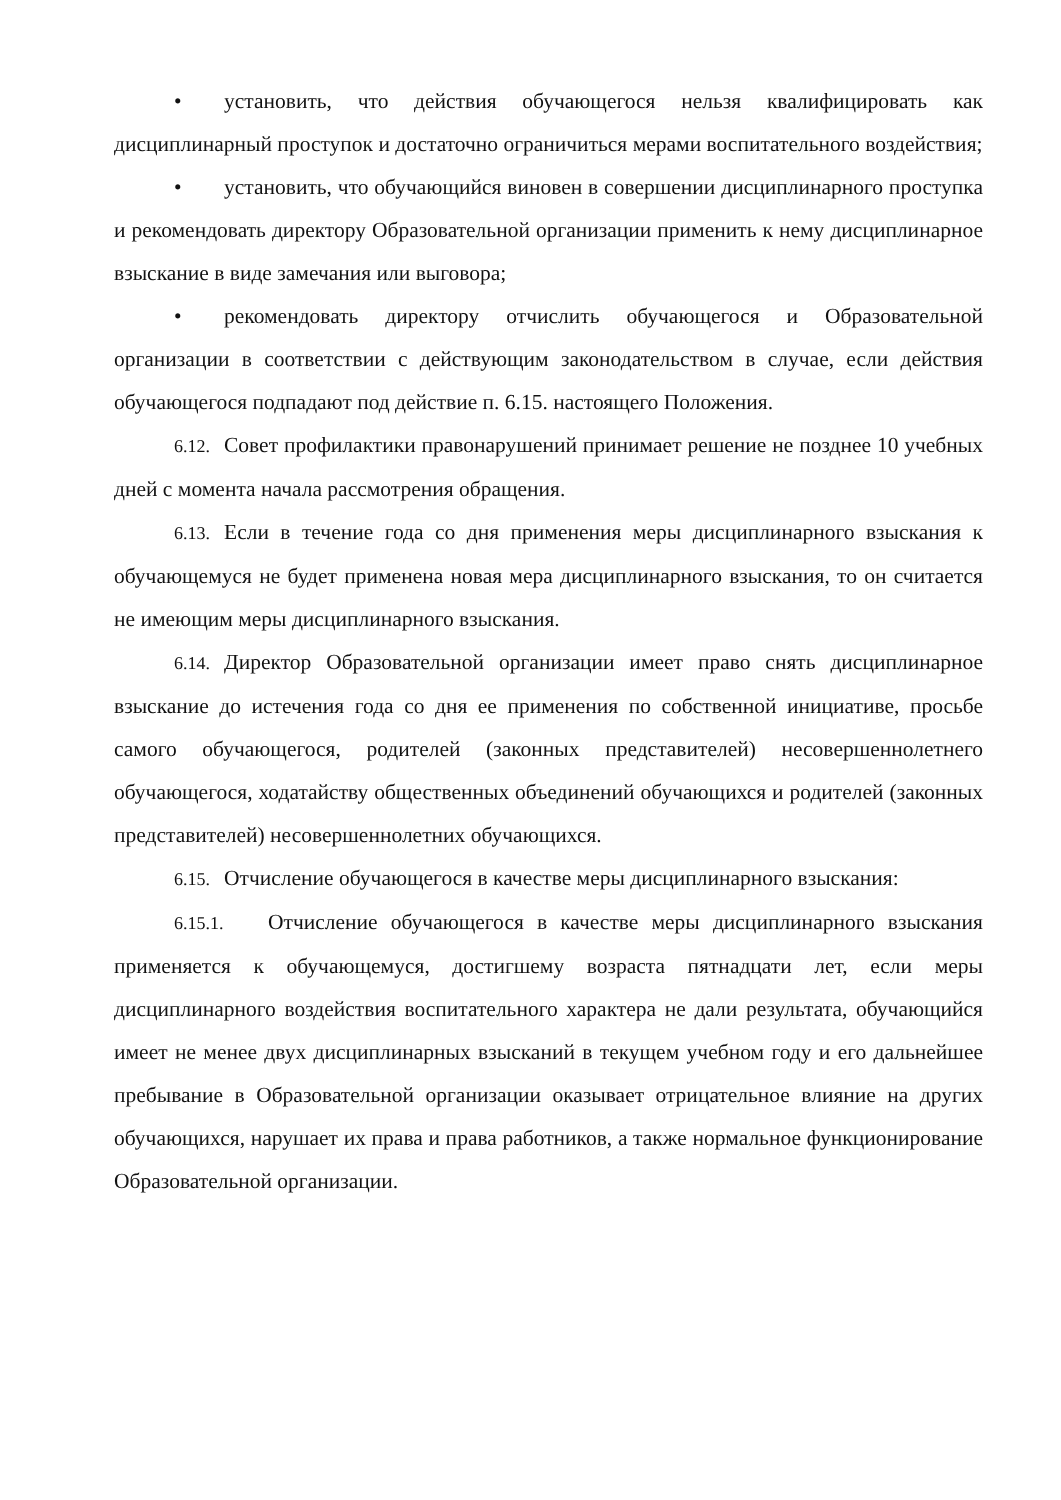• установить, что действия обучающегося нельзя квалифицировать как дисциплинарный проступок и достаточно ограничиться мерами воспитательного воздействия;
• установить, что обучающийся виновен в совершении дисциплинарного проступка и рекомендовать директору Образовательной организации применить к нему дисциплинарное взыскание в виде замечания или выговора;
• рекомендовать директору отчислить обучающегося и Образовательной организации в соответствии с действующим законодательством в случае, если действия обучающегося подпадают под действие п. 6.15. настоящего Положения.
6.12. Совет профилактики правонарушений принимает решение не позднее 10 учебных дней с момента начала рассмотрения обращения.
6.13. Если в течение года со дня применения меры дисциплинарного взыскания к обучающемуся не будет применена новая мера дисциплинарного взыскания, то он считается не имеющим меры дисциплинарного взыскания.
6.14. Директор Образовательной организации имеет право снять дисциплинарное взыскание до истечения года со дня ее применения по собственной инициативе, просьбе самого обучающегося, родителей (законных представителей) несовершеннолетнего обучающегося, ходатайству общественных объединений обучающихся и родителей (законных представителей) несовершеннолетних обучающихся.
6.15. Отчисление обучающегося в качестве меры дисциплинарного взыскания:
6.15.1. Отчисление обучающегося в качестве меры дисциплинарного взыскания применяется к обучающемуся, достигшему возраста пятнадцати лет, если меры дисциплинарного воздействия воспитательного характера не дали результата, обучающийся имеет не менее двух дисциплинарных взысканий в текущем учебном году и его дальнейшее пребывание в Образовательной организации оказывает отрицательное влияние на других обучающихся, нарушает их права и права работников, а также нормальное функционирование Образовательной организации.